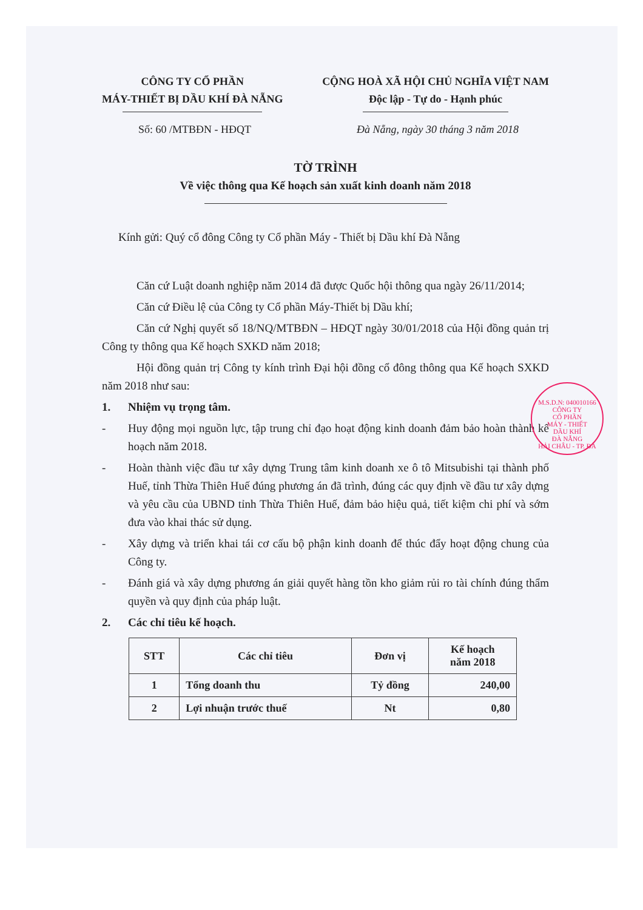CÔNG TY CỔ PHẦN
MÁY-THIẾT BỊ DẦU KHÍ ĐÀ NẴNG
CỘNG HOÀ XÃ HỘI CHỦ NGHĨA VIỆT NAM
Độc lập - Tự do - Hạnh phúc
Số: 60 /MTBĐN - HĐQT Đà Nẵng, ngày 30 tháng 3 năm 2018
TỜ TRÌNH
Về việc thông qua Kế hoạch sản xuất kinh doanh năm 2018
Kính gửi: Quý cổ đông Công ty Cổ phần Máy - Thiết bị Dầu khí Đà Nẵng
Căn cứ Luật doanh nghiệp năm 2014 đã được Quốc hội thông qua ngày 26/11/2014;
Căn cứ Điều lệ của Công ty Cổ phần Máy-Thiết bị Dầu khí;
Căn cứ Nghị quyết số 18/NQ/MTBĐN – HĐQT ngày 30/01/2018 của Hội đồng quản trị Công ty thông qua Kế hoạch SXKD năm 2018;
Hội đồng quản trị Công ty kính trình Đại hội đồng cổ đông thông qua Kế hoạch SXKD năm 2018 như sau:
1. Nhiệm vụ trọng tâm.
- Huy động mọi nguồn lực, tập trung chỉ đạo hoạt động kinh doanh đảm bảo hoàn thành kế hoạch năm 2018.
- Hoàn thành việc đầu tư xây dựng Trung tâm kinh doanh xe ô tô Mitsubishi tại thành phố Huế, tỉnh Thừa Thiên Huế đúng phương án đã trình, đúng các quy định về đầu tư xây dựng và yêu cầu của UBND tỉnh Thừa Thiên Huế, đảm bảo hiệu quả, tiết kiệm chi phí và sớm đưa vào khai thác sử dụng.
- Xây dựng và triển khai tái cơ cấu bộ phận kinh doanh để thúc đẩy hoạt động chung của Công ty.
- Đánh giá và xây dựng phương án giải quyết hàng tồn kho giảm rủi ro tài chính đúng thẩm quyền và quy định của pháp luật.
2. Các chỉ tiêu kế hoạch.
| STT | Các chỉ tiêu | Đơn vị | Kế hoạch năm 2018 |
| --- | --- | --- | --- |
| 1 | Tổng doanh thu | Tỷ đồng | 240,00 |
| 2 | Lợi nhuận trước thuế | Nt | 0,80 |
M.S.D.N: 040010166
CÔNG TY
CỔ PHẦN
MÁY - THIẾT
DẦU KHÍ
ĐÀ NẴNG
HẢI CHÂU - TP. ĐÀ